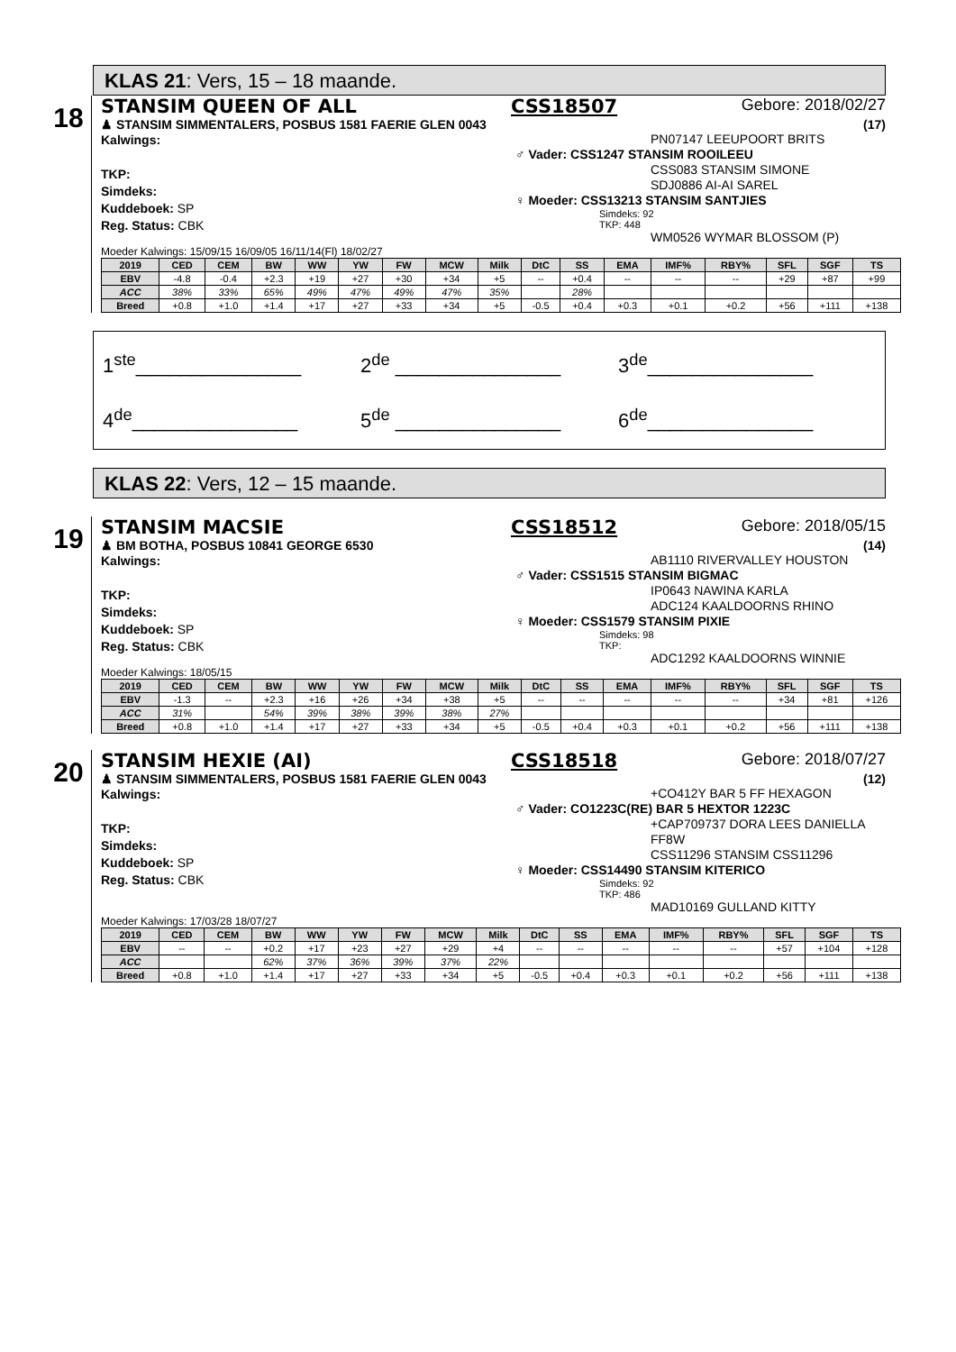KLAS 21: Vers, 15 – 18 maande.
18
STANSIM QUEEN OF ALL CSS18507 Gebore: 2018/02/27
♟ STANSIM SIMMENTALERS, POSBUS 1581 FAERIE GLEN 0043 (17)
Kalwings:
TKP:
Simdeks:
Kuddeboek: SP
Reg. Status: CBK
PN07147 LEEUPOORT BRITS
♂ Vader: CSS1247 STANSIM ROOILEEU
CSS083 STANSIM SIMONE
SDJ0886 AI-AI SAREL
♀ Moeder: CSS13213 STANSIM SANTJIES
Simdeks: 92
TKP: 448
WM0526 WYMAR BLOSSOM (P)
Moeder Kalwings: 15/09/15 16/09/05 16/11/14(Fl) 18/02/27
| 2019 | CED | CEM | BW | WW | YW | FW | MCW | Milk | DtC | SS | EMA | IMF% | RBY% | SFL | SGF | TS |
| --- | --- | --- | --- | --- | --- | --- | --- | --- | --- | --- | --- | --- | --- | --- | --- | --- |
| EBV | -4.8 | -0.4 | +2.3 | +19 | +27 | +30 | +34 | +5 | -- | +0.4 | -- | -- | -- | +29 | +87 | +99 |
| ACC | 38% | 33% | 65% | 49% | 47% | 49% | 47% | 35% | | 28% | | | | | | |
| Breed | +0.8 | +1.0 | +1.4 | +17 | +27 | +33 | +34 | +5 | -0.5 | +0.4 | +0.3 | +0.1 | +0.2 | +56 | +111 | +138 |
1<sup>ste</sup>_______________
2<sup>de</sup> _______________
3<sup>de</sup>_______________
4<sup>de</sup>_______________
5<sup>de</sup> _______________
6<sup>de</sup>_______________
KLAS 22: Vers, 12 – 15 maande.
19
STANSIM MACSIE CSS18512 Gebore: 2018/05/15
♟ BM BOTHA, POSBUS 10841 GEORGE 6530 (14)
Kalwings:
TKP:
Simdeks:
Kuddeboek: SP
Reg. Status: CBK
AB1110 RIVERVALLEY HOUSTON
♂ Vader: CSS1515 STANSIM BIGMAC
IP0643 NAWINA KARLA
ADC124 KAALDOORNS RHINO
♀ Moeder: CSS1579 STANSIM PIXIE
Simdeks: 98
TKP:
ADC1292 KAALDOORNS WINNIE
Moeder Kalwings: 18/05/15
| 2019 | CED | CEM | BW | WW | YW | FW | MCW | Milk | DtC | SS | EMA | IMF% | RBY% | SFL | SGF | TS |
| --- | --- | --- | --- | --- | --- | --- | --- | --- | --- | --- | --- | --- | --- | --- | --- | --- |
| EBV | -1.3 | -- | +2.3 | +16 | +26 | +34 | +38 | +5 | -- | -- | -- | -- | -- | +34 | +81 | +126 |
| ACC | 31% | | 54% | 39% | 38% | 39% | 38% | 27% | | | | | | | | |
| Breed | +0.8 | +1.0 | +1.4 | +17 | +27 | +33 | +34 | +5 | -0.5 | +0.4 | +0.3 | +0.1 | +0.2 | +56 | +111 | +138 |
20
STANSIM HEXIE (AI) CSS18518 Gebore: 2018/07/27
♟ STANSIM SIMMENTALERS, POSBUS 1581 FAERIE GLEN 0043 (12)
Kalwings:
TKP:
Simdeks:
Kuddeboek: SP
Reg. Status: CBK
+CO412Y BAR 5 FF HEXAGON
♂ Vader: CO1223C(RE) BAR 5 HEXTOR 1223C
+CAP709737 DORA LEES DANIELLA FF8W
CSS11296 STANSIM CSS11296
♀ Moeder: CSS14490 STANSIM KITERICO
Simdeks: 92
TKP: 486
MAD10169 GULLAND KITTY
Moeder Kalwings: 17/03/28 18/07/27
| 2019 | CED | CEM | BW | WW | YW | FW | MCW | Milk | DtC | SS | EMA | IMF% | RBY% | SFL | SGF | TS |
| --- | --- | --- | --- | --- | --- | --- | --- | --- | --- | --- | --- | --- | --- | --- | --- | --- |
| EBV | -- | -- | +0.2 | +17 | +23 | +27 | +29 | +4 | -- | -- | -- | -- | -- | +57 | +104 | +128 |
| ACC | | | 62% | 37% | 36% | 39% | 37% | 22% | | | | | | | | |
| Breed | +0.8 | +1.0 | +1.4 | +17 | +27 | +33 | +34 | +5 | -0.5 | +0.4 | +0.3 | +0.1 | +0.2 | +56 | +111 | +138 |